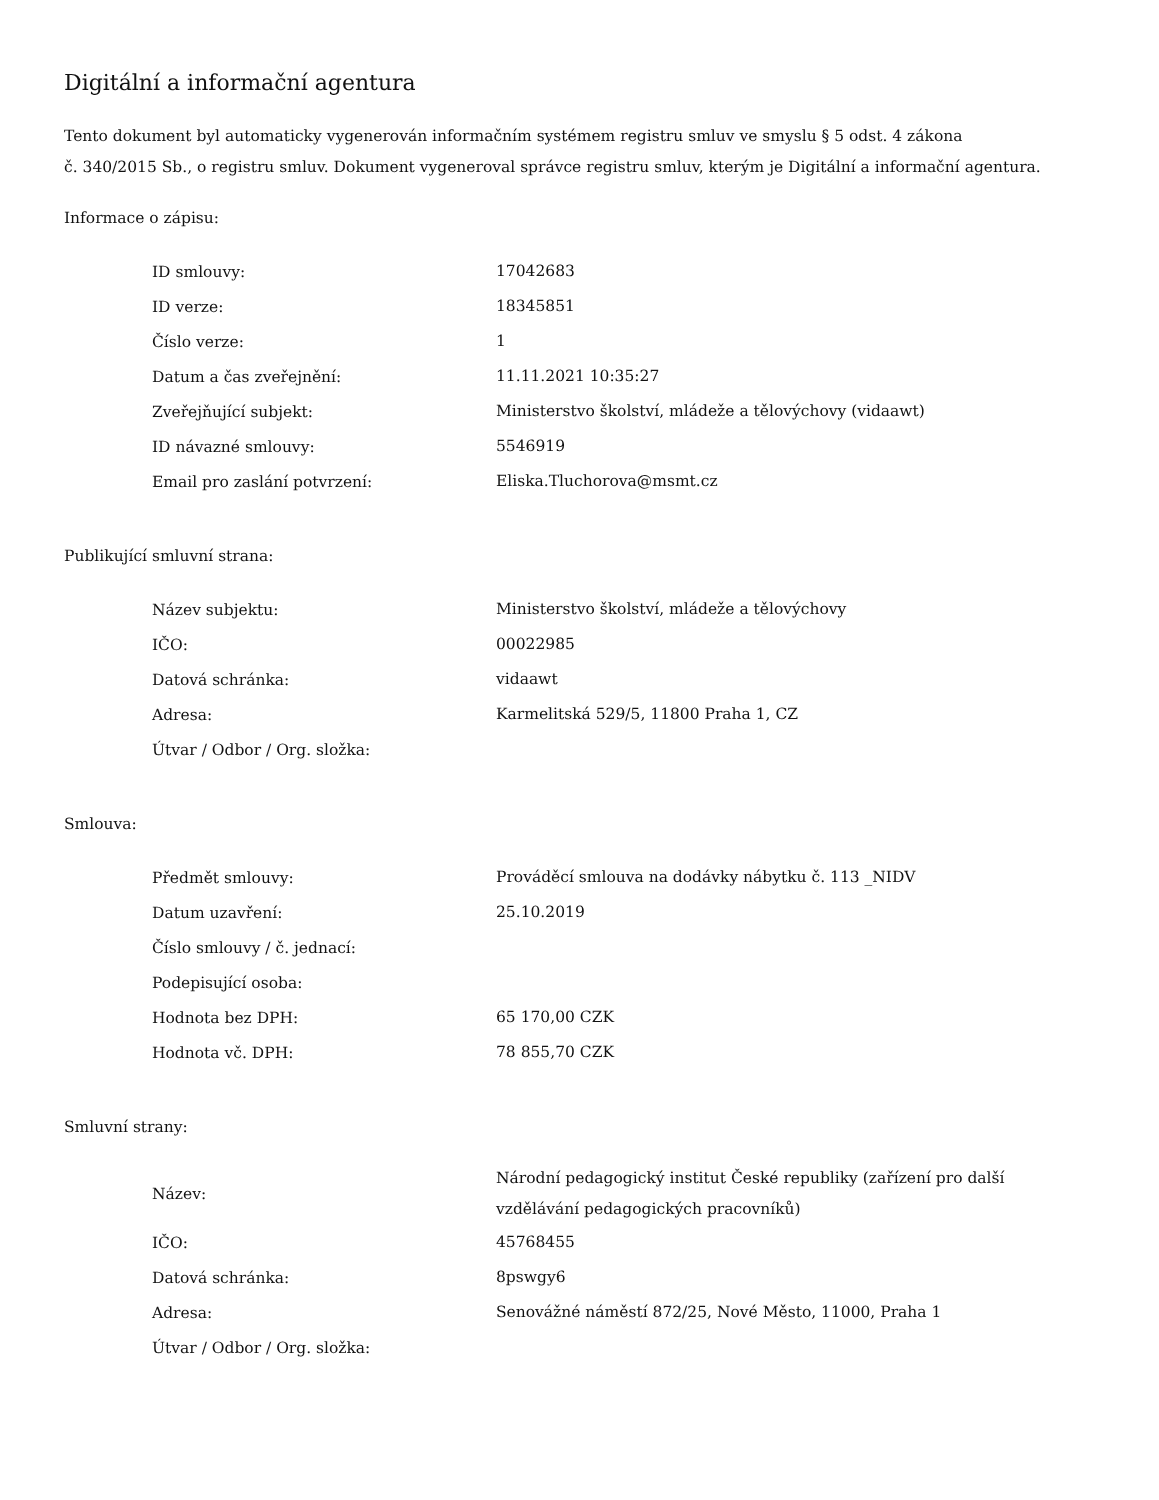Digitální a informační agentura
Tento dokument byl automaticky vygenerován informačním systémem registru smluv ve smyslu § 5 odst. 4 zákona
č. 340/2015 Sb., o registru smluv. Dokument vygeneroval správce registru smluv, kterým je Digitální a informační agentura.
Informace o zápisu:
| ID smlouvy: | 17042683 |
| ID verze: | 18345851 |
| Číslo verze: | 1 |
| Datum a čas zveřejnění: | 11.11.2021 10:35:27 |
| Zveřejňující subjekt: | Ministerstvo školství, mládeže a tělovýchovy (vidaawt) |
| ID návazné smlouvy: | 5546919 |
| Email pro zaslání potvrzení: | Eliska.Tluchorova@msmt.cz |
Publikující smluvní strana:
| Název subjektu: | Ministerstvo školství, mládeže a tělovýchovy |
| IČO: | 00022985 |
| Datová schránka: | vidaawt |
| Adresa: | Karmelitská 529/5, 11800 Praha 1, CZ |
| Útvar / Odbor / Org. složka: | |
Smlouva:
| Předmět smlouvy: | Prováděcí smlouva na dodávky nábytku č. 113 _NIDV |
| Datum uzavření: | 25.10.2019 |
| Číslo smlouvy / č. jednací: | |
| Podepisující osoba: | |
| Hodnota bez DPH: | 65 170,00 CZK |
| Hodnota vč. DPH: | 78 855,70 CZK |
Smluvní strany:
| Název: | Národní pedagogický institut České republiky (zařízení pro další vzdělávání pedagogických pracovníků) |
| IČO: | 45768455 |
| Datová schránka: | 8pswgy6 |
| Adresa: | Senovážné náměstí 872/25, Nové Město, 11000, Praha 1 |
| Útvar / Odbor / Org. složka: | |